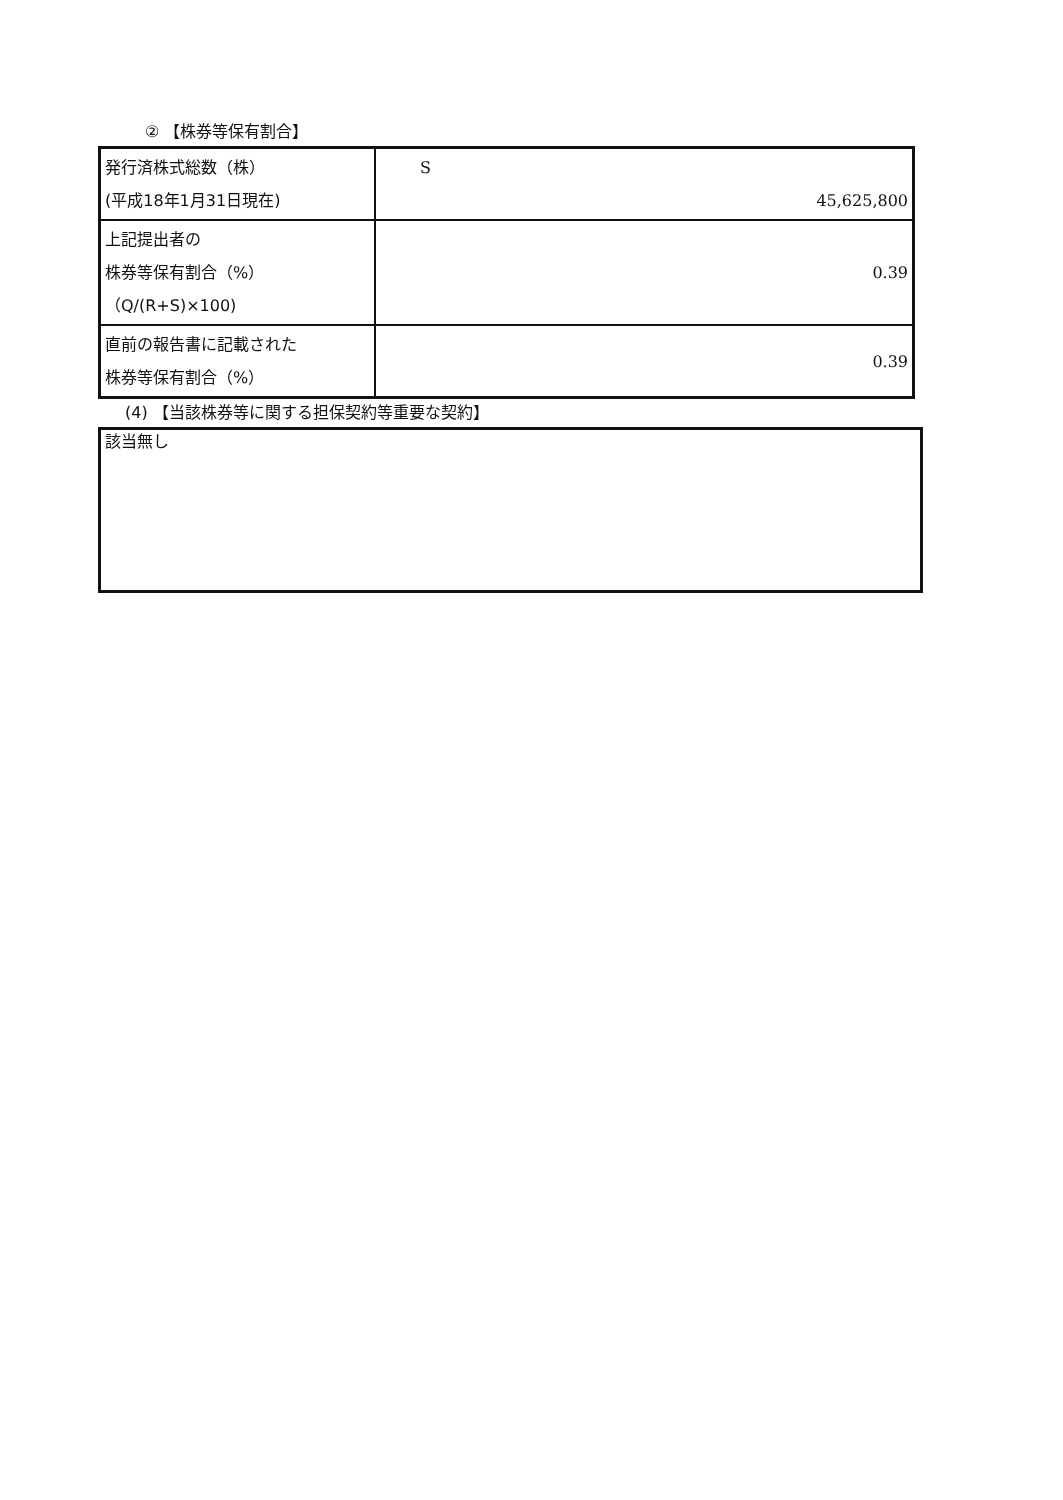② 【株券等保有割合】
| 発行済株式総数（株） (平成18年1月31日現在) | S 45,625,800 |
| 上記提出者の 株券等保有割合（%） （Q/(R+S)×100) | 0.39 |
| 直前の報告書に記載された 株券等保有割合（%） | 0.39 |
(4) 【当該株券等に関する担保契約等重要な契約】
該当無し